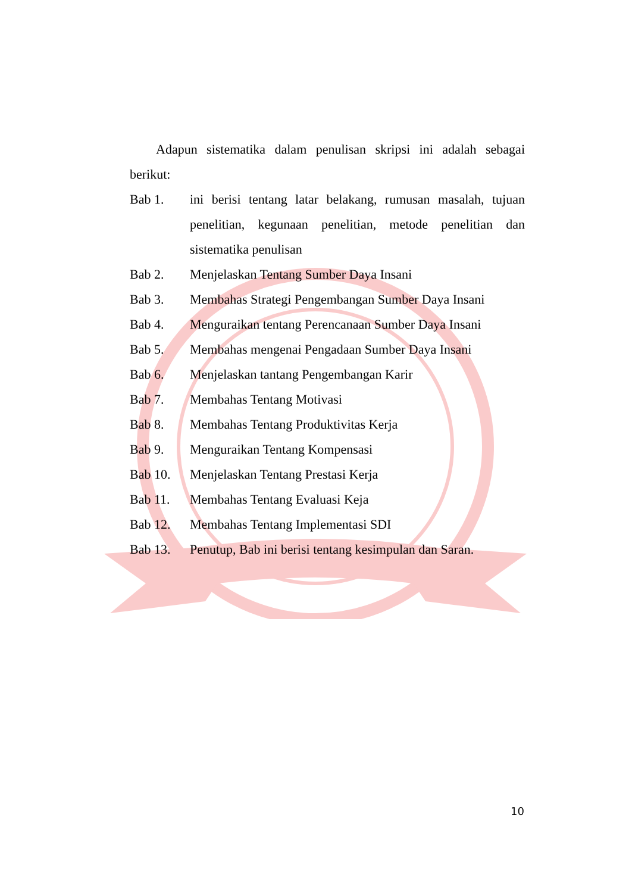Adapun sistematika dalam penulisan skripsi ini adalah sebagai berikut:
Bab 1. ini berisi tentang latar belakang, rumusan masalah, tujuan penelitian, kegunaan penelitian, metode penelitian dan sistematika penulisan
Bab 2. Menjelaskan Tentang Sumber Daya Insani
Bab 3. Membahas Strategi Pengembangan Sumber Daya Insani
Bab 4. Menguraikan tentang Perencanaan Sumber Daya Insani
Bab 5. Membahas mengenai Pengadaan Sumber Daya Insani
Bab 6. Menjelaskan tantang Pengembangan Karir
Bab 7. Membahas Tentang Motivasi
Bab 8. Membahas Tentang Produktivitas Kerja
Bab 9. Menguraikan Tentang Kompensasi
Bab 10. Menjelaskan Tentang Prestasi Kerja
Bab 11. Membahas Tentang Evaluasi Keja
Bab 12. Membahas Tentang Implementasi SDI
Bab 13. Penutup, Bab ini berisi tentang kesimpulan dan Saran.
10